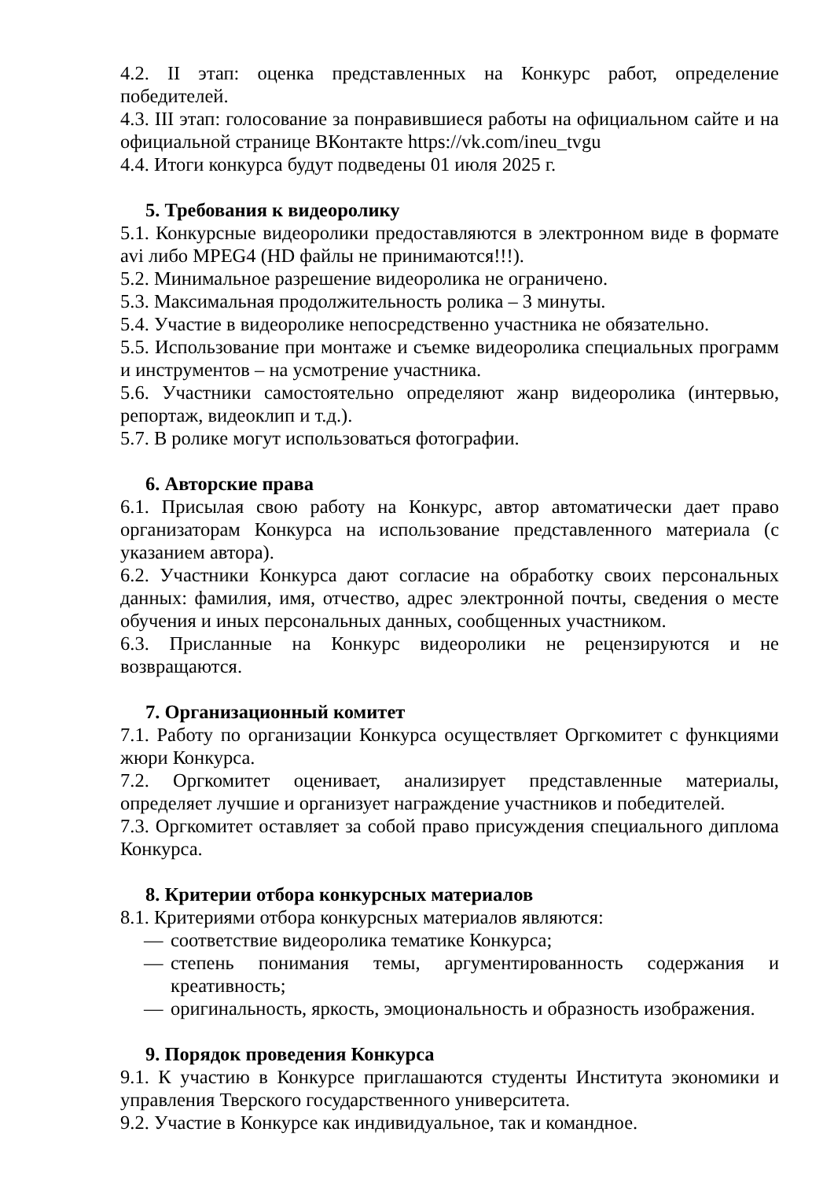4.2. II этап: оценка представленных на Конкурс работ, определение победителей.
4.3. III этап: голосование за понравившиеся работы на официальном сайте и на официальной странице ВКонтакте https://vk.com/ineu_tvgu
4.4. Итоги конкурса будут подведены 01 июля 2025 г.
5. Требования к видеоролику
5.1. Конкурсные видеоролики предоставляются в электронном виде в формате avi либо MPEG4 (HD файлы не принимаются!!!).
5.2. Минимальное разрешение видеоролика не ограничено.
5.3. Максимальная продолжительность ролика – 3 минуты.
5.4. Участие в видеоролике непосредственно участника не обязательно.
5.5. Использование при монтаже и съемке видеоролика специальных программ и инструментов – на усмотрение участника.
5.6. Участники самостоятельно определяют жанр видеоролика (интервью, репортаж, видеоклип и т.д.).
5.7. В ролике могут использоваться фотографии.
6. Авторские права
6.1. Присылая свою работу на Конкурс, автор автоматически дает право организаторам Конкурса на использование представленного материала (с указанием автора).
6.2. Участники Конкурса дают согласие на обработку своих персональных данных: фамилия, имя, отчество, адрес электронной почты, сведения о месте обучения и иных персональных данных, сообщенных участником.
6.3. Присланные на Конкурс видеоролики не рецензируются и не возвращаются.
7. Организационный комитет
7.1. Работу по организации Конкурса осуществляет Оргкомитет с функциями жюри Конкурса.
7.2. Оргкомитет оценивает, анализирует представленные материалы, определяет лучшие и организует награждение участников и победителей.
7.3. Оргкомитет оставляет за собой право присуждения специального диплома Конкурса.
8. Критерии отбора конкурсных материалов
8.1. Критериями отбора конкурсных материалов являются:
— соответствие видеоролика тематике Конкурса;
— степень понимания темы, аргументированность содержания и креативность;
— оригинальность, яркость, эмоциональность и образность изображения.
9. Порядок проведения Конкурса
9.1. К участию в Конкурсе приглашаются студенты Института экономики и управления Тверского государственного университета.
9.2. Участие в Конкурсе как индивидуальное, так и командное.